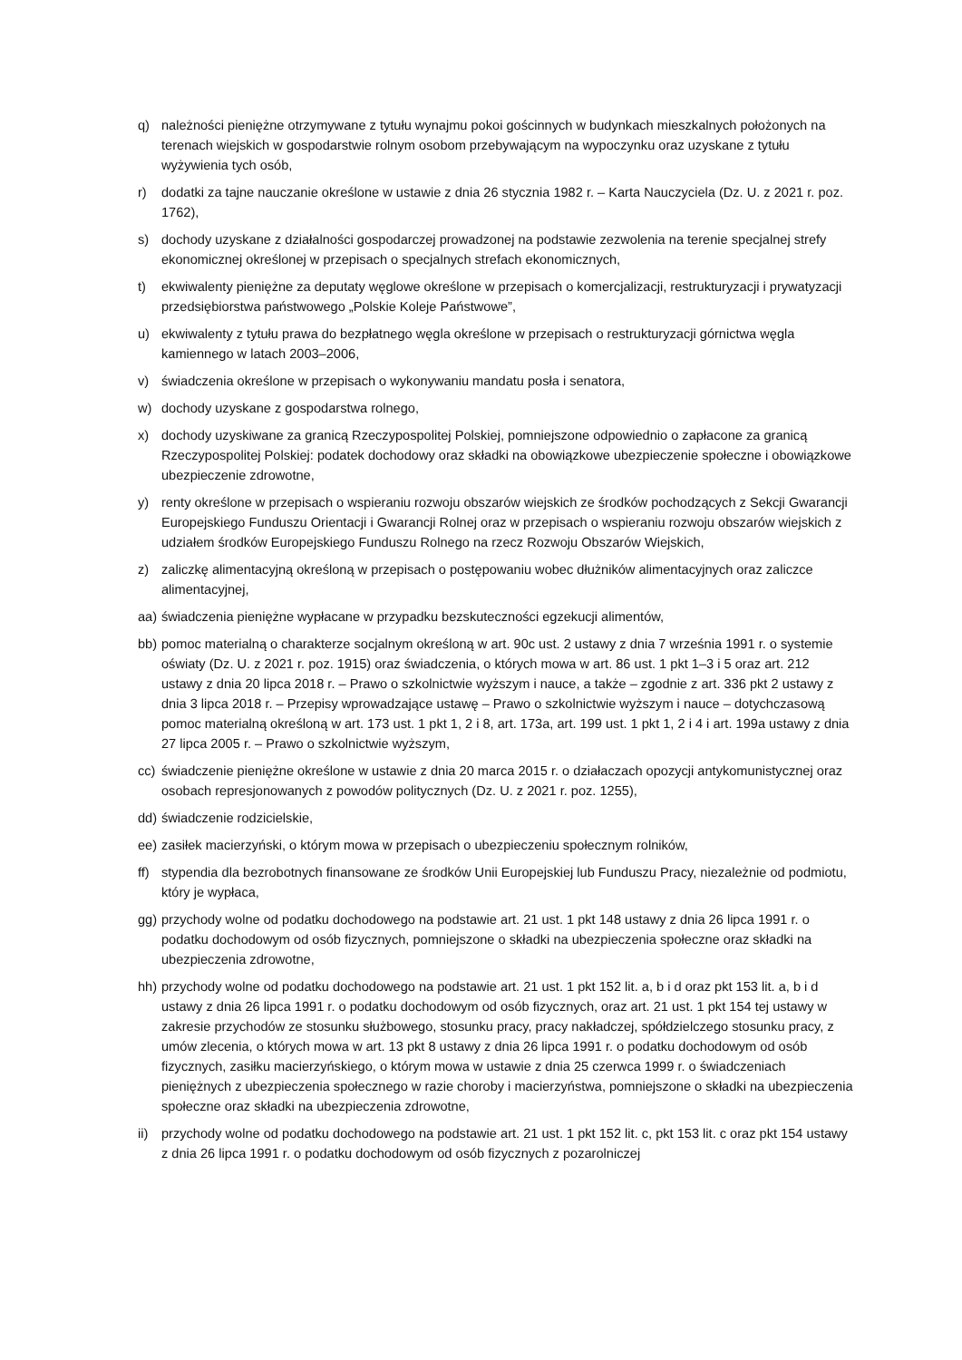q) należności pieniężne otrzymywane z tytułu wynajmu pokoi gościnnych w budynkach mieszkalnych położonych na terenach wiejskich w gospodarstwie rolnym osobom przebywającym na wypoczynku oraz uzyskane z tytułu wyżywienia tych osób,
r) dodatki za tajne nauczanie określone w ustawie z dnia 26 stycznia 1982 r. – Karta Nauczyciela (Dz. U. z 2021 r. poz. 1762),
s) dochody uzyskane z działalności gospodarczej prowadzonej na podstawie zezwolenia na terenie specjalnej strefy ekonomicznej określonej w przepisach o specjalnych strefach ekonomicznych,
t) ekwiwalenty pieniężne za deputaty węglowe określone w przepisach o komercjalizacji, restrukturyzacji i prywatyzacji przedsiębiorstwa państwowego „Polskie Koleje Państwowe”,
u) ekwiwalenty z tytułu prawa do bezpłatnego węgla określone w przepisach o restrukturyzacji górnictwa węgla kamiennego w latach 2003–2006,
v) świadczenia określone w przepisach o wykonywaniu mandatu posła i senatora,
w) dochody uzyskane z gospodarstwa rolnego,
x) dochody uzyskiwane za granicą Rzeczypospolitej Polskiej, pomniejszone odpowiednio o zapłacone za granicą Rzeczypospolitej Polskiej: podatek dochodowy oraz składki na obowiązkowe ubezpieczenie społeczne i obowiązkowe ubezpieczenie zdrowotne,
y) renty określone w przepisach o wspieraniu rozwoju obszarów wiejskich ze środków pochodzących z Sekcji Gwarancji Europejskiego Funduszu Orientacji i Gwarancji Rolnej oraz w przepisach o wspieraniu rozwoju obszarów wiejskich z udziałem środków Europejskiego Funduszu Rolnego na rzecz Rozwoju Obszarów Wiejskich,
z) zaliczkę alimentacyjną określoną w przepisach o postępowaniu wobec dłużników alimentacyjnych oraz zaliczce alimentacyjnej,
aa) świadczenia pieniężne wypłacane w przypadku bezskuteczności egzekucji alimentów,
bb) pomoc materialną o charakterze socjalnym określoną w art. 90c ust. 2 ustawy z dnia 7 września 1991 r. o systemie oświaty (Dz. U. z 2021 r. poz. 1915) oraz świadczenia, o których mowa w art. 86 ust. 1 pkt 1–3 i 5 oraz art. 212 ustawy z dnia 20 lipca 2018 r. – Prawo o szkolnictwie wyższym i nauce, a także – zgodnie z art. 336 pkt 2 ustawy z dnia 3 lipca 2018 r. – Przepisy wprowadzające ustawę – Prawo o szkolnictwie wyższym i nauce – dotychczasową pomoc materialną określoną w art. 173 ust. 1 pkt 1, 2 i 8, art. 173a, art. 199 ust. 1 pkt 1, 2 i 4 i art. 199a ustawy z dnia 27 lipca 2005 r. – Prawo o szkolnictwie wyższym,
cc) świadczenie pieniężne określone w ustawie z dnia 20 marca 2015 r. o działaczach opozycji antykomunistycznej oraz osobach represjonowanych z powodów politycznych (Dz. U. z 2021 r. poz. 1255),
dd) świadczenie rodzicielskie,
ee) zasiłek macierzyński, o którym mowa w przepisach o ubezpieczeniu społecznym rolników,
ff) stypendia dla bezrobotnych finansowane ze środków Unii Europejskiej lub Funduszu Pracy, niezależnie od podmiotu, który je wypłaca,
gg) przychody wolne od podatku dochodowego na podstawie art. 21 ust. 1 pkt 148 ustawy z dnia 26 lipca 1991 r. o podatku dochodowym od osób fizycznych, pomniejszone o składki na ubezpieczenia społeczne oraz składki na ubezpieczenia zdrowotne,
hh) przychody wolne od podatku dochodowego na podstawie art. 21 ust. 1 pkt 152 lit. a, b i d oraz pkt 153 lit. a, b i d ustawy z dnia 26 lipca 1991 r. o podatku dochodowym od osób fizycznych, oraz art. 21 ust. 1 pkt 154 tej ustawy w zakresie przychodów ze stosunku służbowego, stosunku pracy, pracy nakładczej, spółdzielczego stosunku pracy, z umów zlecenia, o których mowa w art. 13 pkt 8 ustawy z dnia 26 lipca 1991 r. o podatku dochodowym od osób fizycznych, zasiłku macierzyńskiego, o którym mowa w ustawie z dnia 25 czerwca 1999 r. o świadczeniach pieniężnych z ubezpieczenia społecznego w razie choroby i macierzyństwa, pomniejszone o składki na ubezpieczenia społeczne oraz składki na ubezpieczenia zdrowotne,
ii) przychody wolne od podatku dochodowego na podstawie art. 21 ust. 1 pkt 152 lit. c, pkt 153 lit. c oraz pkt 154 ustawy z dnia 26 lipca 1991 r. o podatku dochodowym od osób fizycznych z pozarolniczej